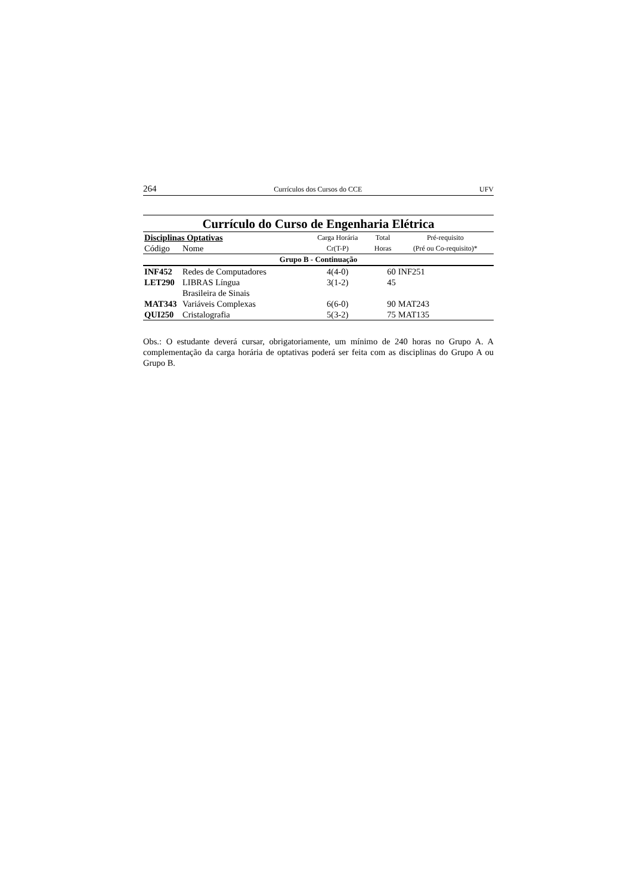264 Currículos dos Cursos do CCE UFV
Currículo do Curso de Engenharia Elétrica
| Disciplinas Optativas | | Carga Horária | Total | Pré-requisito |
| --- | --- | --- | --- | --- |
| Código | Nome | Cr(T-P) | Horas | (Pré ou Co-requisito)* |
| Grupo B - Continuação | | | | |
| INF452 | Redes de Computadores | 4(4-0) | 60 | INF251 |
| LET290 | LIBRAS Língua Brasileira de Sinais | 3(1-2) | 45 | |
| MAT343 | Variáveis Complexas | 6(6-0) | 90 | MAT243 |
| QUI250 | Cristalografia | 5(3-2) | 75 | MAT135 |
Obs.: O estudante deverá cursar, obrigatoriamente, um mínimo de 240 horas no Grupo A. A complementação da carga horária de optativas poderá ser feita com as disciplinas do Grupo A ou Grupo B.